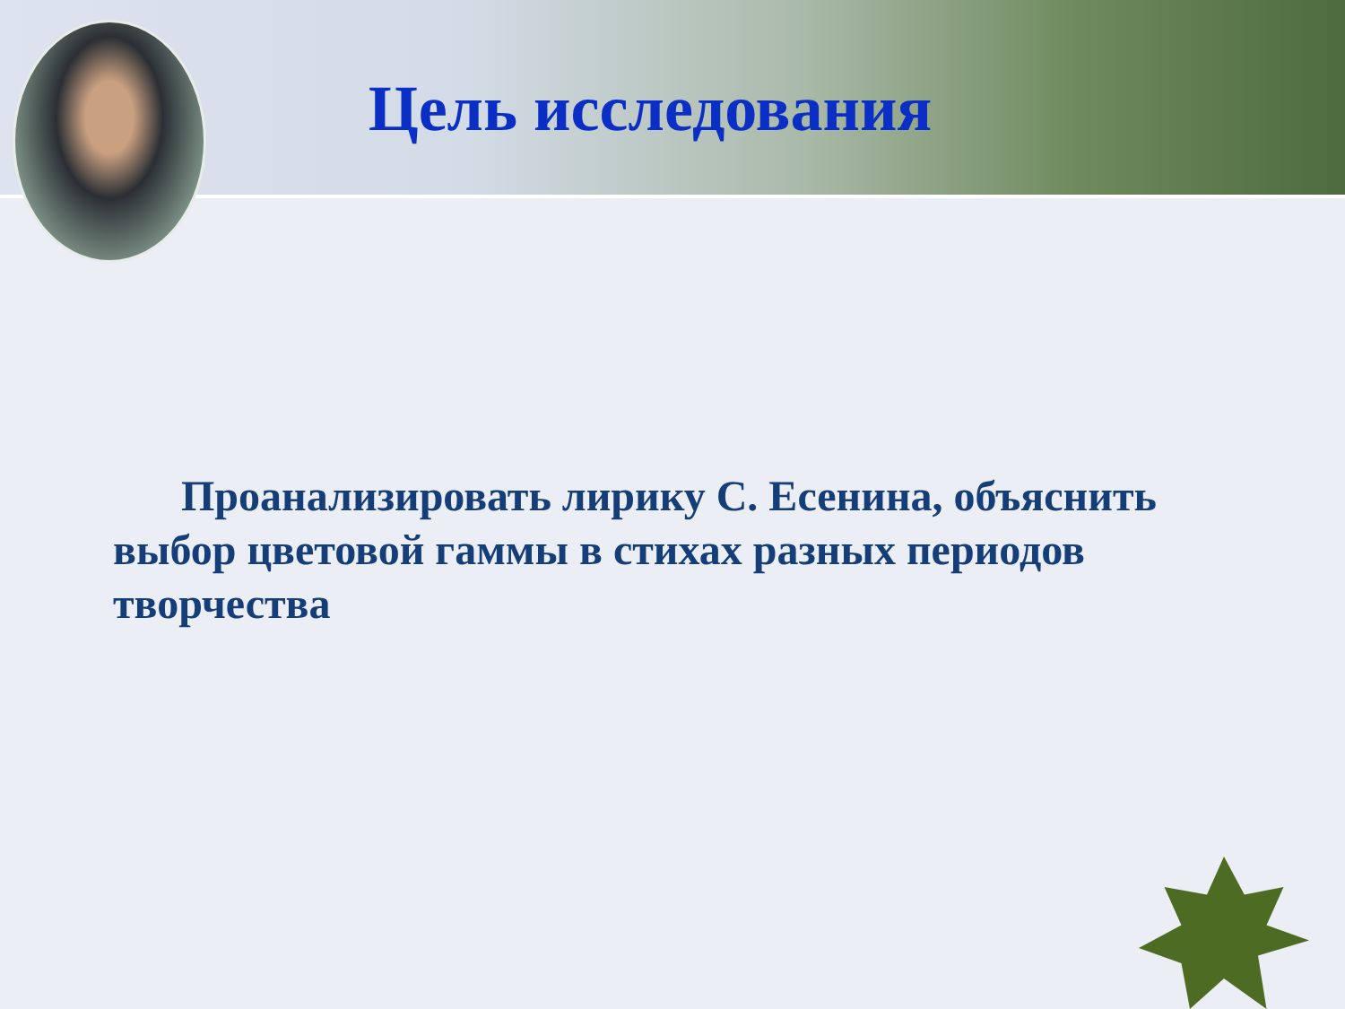Цель исследования
Проанализировать лирику С. Есенина, объяснить выбор цветовой гаммы в стихах разных периодов творчества